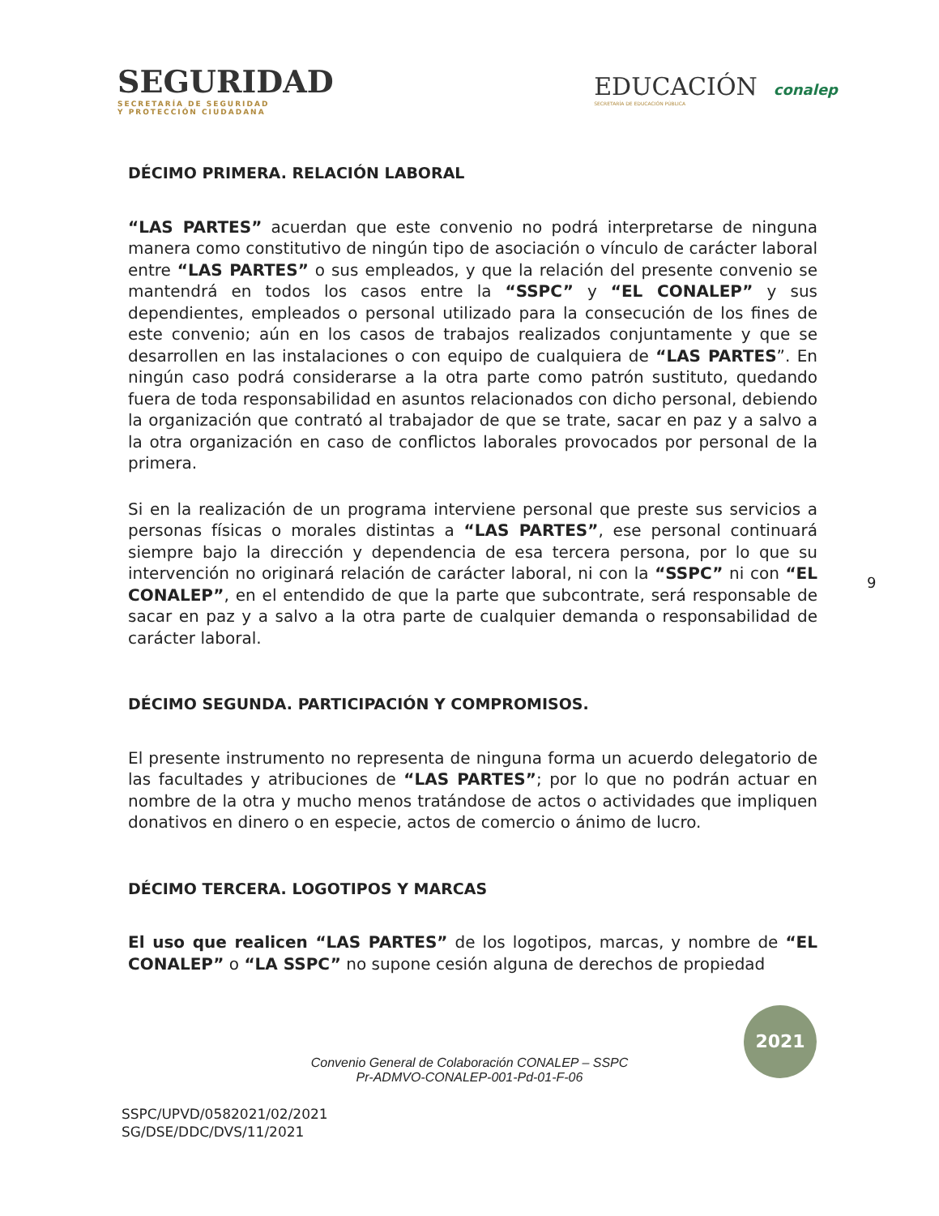SEGURIDAD
SECRETARÍA DE SEGURIDAD
Y PROTECCIÓN CIUDADANA
EDUCACIÓN
SECRETARÍA DE EDUCACIÓN PÚBLICA
conalep
DÉCIMO PRIMERA. RELACIÓN LABORAL
“LAS PARTES” acuerdan que este convenio no podrá interpretarse de ninguna manera como constitutivo de ningún tipo de asociación o vínculo de carácter laboral entre “LAS PARTES” o sus empleados, y que la relación del presente convenio se mantendrá en todos los casos entre la “SSPC” y “EL CONALEP” y sus dependientes, empleados o personal utilizado para la consecución de los fines de este convenio; aún en los casos de trabajos realizados conjuntamente y que se desarrollen en las instalaciones o con equipo de cualquiera de “LAS PARTES”. En ningún caso podrá considerarse a la otra parte como patrón sustituto, quedando fuera de toda responsabilidad en asuntos relacionados con dicho personal, debiendo la organización que contrató al trabajador de que se trate, sacar en paz y a salvo a la otra organización en caso de conflictos laborales provocados por personal de la primera.
Si en la realización de un programa interviene personal que preste sus servicios a personas físicas o morales distintas a “LAS PARTES”, ese personal continuará siempre bajo la dirección y dependencia de esa tercera persona, por lo que su intervención no originará relación de carácter laboral, ni con la “SSPC” ni con “EL CONALEP”, en el entendido de que la parte que subcontrate, será responsable de sacar en paz y a salvo a la otra parte de cualquier demanda o responsabilidad de carácter laboral.
DÉCIMO SEGUNDA. PARTICIPACIÓN Y COMPROMISOS.
El presente instrumento no representa de ninguna forma un acuerdo delegatorio de las facultades y atribuciones de “LAS PARTES”; por lo que no podrán actuar en nombre de la otra y mucho menos tratándose de actos o actividades que impliquen donativos en dinero o en especie, actos de comercio o ánimo de lucro.
DÉCIMO TERCERA. LOGOTIPOS Y MARCAS
El uso que realicen “LAS PARTES” de los logotipos, marcas, y nombre de “EL CONALEP” o “LA SSPC” no supone cesión alguna de derechos de propiedad
9
Convenio General de Colaboración CONALEP – SSPC
Pr-ADMVO-CONALEP-001-Pd-01-F-06
SSPC/UPVD/0582021/02/2021
SG/DSE/DDC/DVS/11/2021
2021